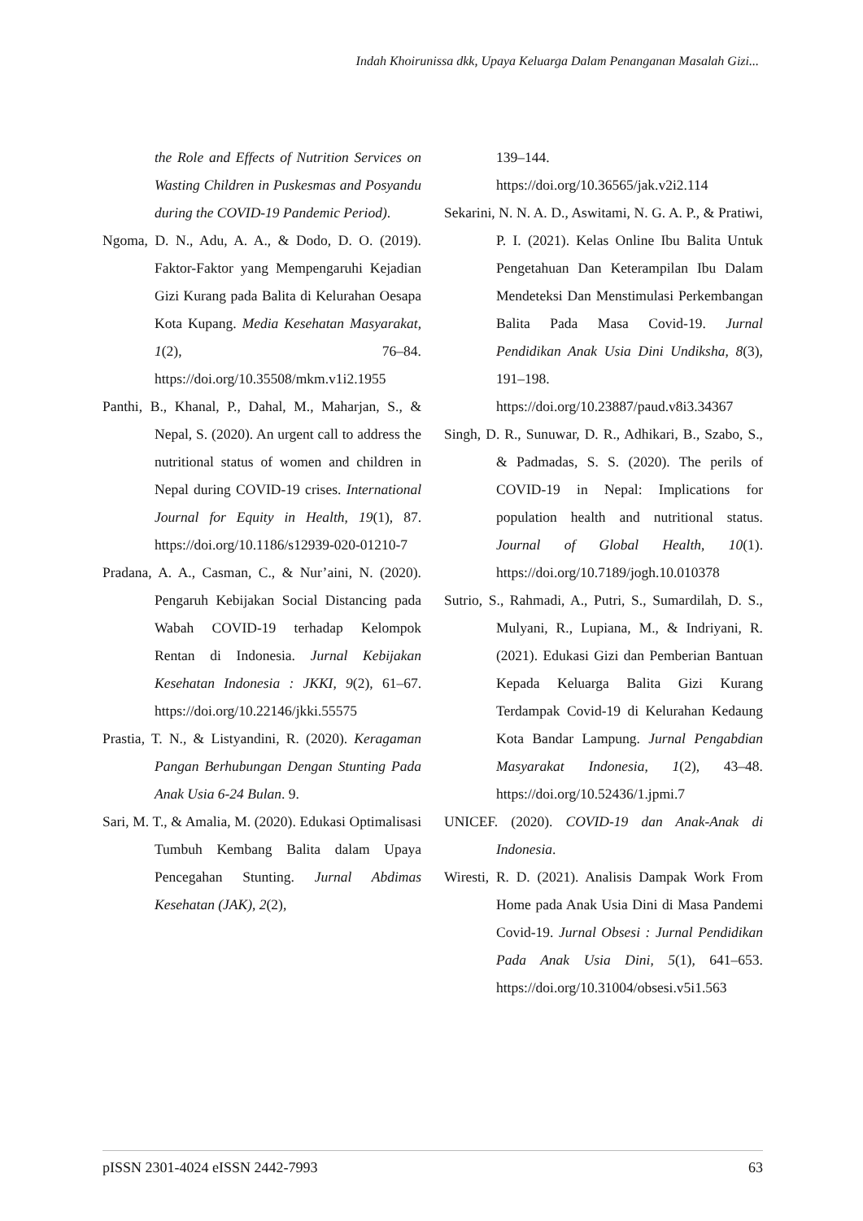Indah Khoirunissa dkk, Upaya Keluarga Dalam Penanganan Masalah Gizi...
the Role and Effects of Nutrition Services on Wasting Children in Puskesmas and Posyandu during the COVID-19 Pandemic Period).
Ngoma, D. N., Adu, A. A., & Dodo, D. O. (2019). Faktor-Faktor yang Mempengaruhi Kejadian Gizi Kurang pada Balita di Kelurahan Oesapa Kota Kupang. Media Kesehatan Masyarakat, 1(2), 76–84. https://doi.org/10.35508/mkm.v1i2.1955
Panthi, B., Khanal, P., Dahal, M., Maharjan, S., & Nepal, S. (2020). An urgent call to address the nutritional status of women and children in Nepal during COVID-19 crises. International Journal for Equity in Health, 19(1), 87. https://doi.org/10.1186/s12939-020-01210-7
Pradana, A. A., Casman, C., & Nur’aini, N. (2020). Pengaruh Kebijakan Social Distancing pada Wabah COVID-19 terhadap Kelompok Rentan di Indonesia. Jurnal Kebijakan Kesehatan Indonesia : JKKI, 9(2), 61–67. https://doi.org/10.22146/jkki.55575
Prastia, T. N., & Listyandini, R. (2020). Keragaman Pangan Berhubungan Dengan Stunting Pada Anak Usia 6-24 Bulan. 9.
Sari, M. T., & Amalia, M. (2020). Edukasi Optimalisasi Tumbuh Kembang Balita dalam Upaya Pencegahan Stunting. Jurnal Abdimas Kesehatan (JAK), 2(2),
139–144.
https://doi.org/10.36565/jak.v2i2.114
Sekarini, N. N. A. D., Aswitami, N. G. A. P., & Pratiwi, P. I. (2021). Kelas Online Ibu Balita Untuk Pengetahuan Dan Keterampilan Ibu Dalam Mendeteksi Dan Menstimulasi Perkembangan Balita Pada Masa Covid-19. Jurnal Pendidikan Anak Usia Dini Undiksha, 8(3), 191–198. https://doi.org/10.23887/paud.v8i3.34367
Singh, D. R., Sunuwar, D. R., Adhikari, B., Szabo, S., & Padmadas, S. S. (2020). The perils of COVID-19 in Nepal: Implications for population health and nutritional status. Journal of Global Health, 10(1). https://doi.org/10.7189/jogh.10.010378
Sutrio, S., Rahmadi, A., Putri, S., Sumardilah, D. S., Mulyani, R., Lupiana, M., & Indriyani, R. (2021). Edukasi Gizi dan Pemberian Bantuan Kepada Keluarga Balita Gizi Kurang Terdampak Covid-19 di Kelurahan Kedaung Kota Bandar Lampung. Jurnal Pengabdian Masyarakat Indonesia, 1(2), 43–48. https://doi.org/10.52436/1.jpmi.7
UNICEF. (2020). COVID-19 dan Anak-Anak di Indonesia.
Wiresti, R. D. (2021). Analisis Dampak Work From Home pada Anak Usia Dini di Masa Pandemi Covid-19. Jurnal Obsesi : Jurnal Pendidikan Pada Anak Usia Dini, 5(1), 641–653. https://doi.org/10.31004/obsesi.v5i1.563
pISSN 2301-4024 eISSN 2442-7993 63